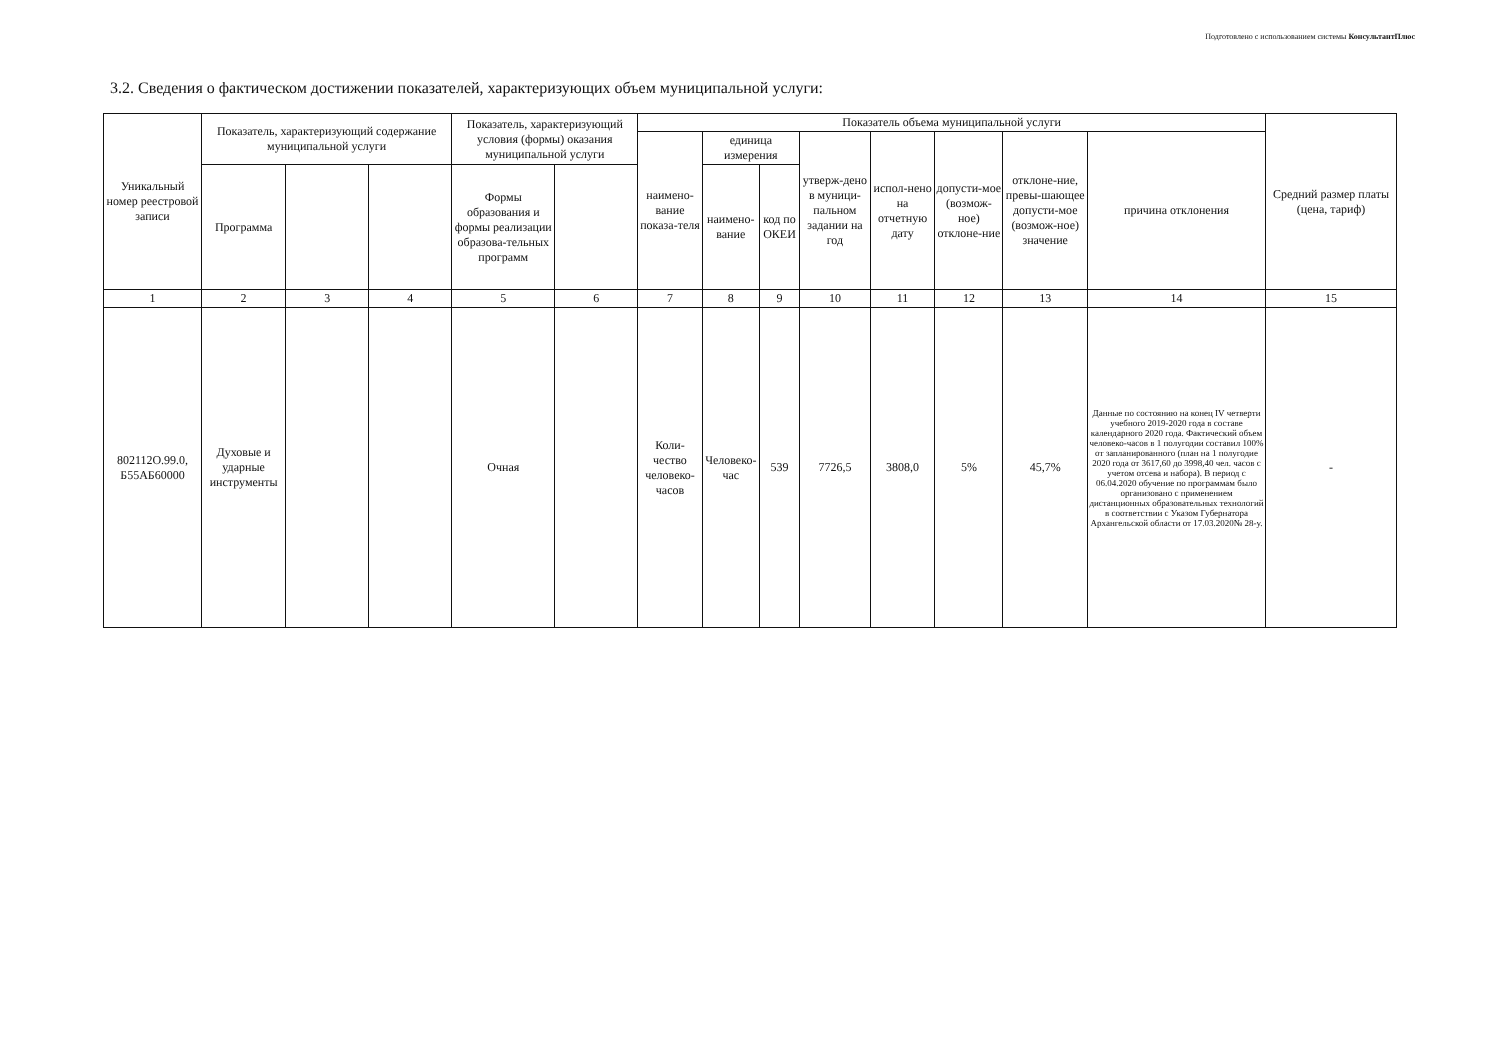Подготовлено с использованием системы КонсультантПлюс
3.2. Сведения о фактическом достижении показателей, характеризующих объем муниципальной услуги:
| Уникальный номер реестровой записи | Показатель, характеризующий содержание муниципальной услуги | | | Показатель, характеризующий условия (формы) оказания муниципальной услуги | | Показатель объема муниципальной услуги | | | | | | | | Средний размер платы (цена, тариф) |
| --- | --- | --- | --- | --- | --- | --- | --- | --- | --- | --- | --- | --- | --- | --- |
| | | | | | | наимено-вание показа-теля | единица измерения | | утверж-дено в муници-пальном задании на год | испол-нено на отчетную дату | допусти-мое (возмож-ное) отклоне-ние | отклоне-ние, превы-шающее допусти-мое (возмож-ное) значение | причина отклонения | |
| | Программа | | | Формы образования и формы реализации образова-тельных программ | | | наимено-вание | код по ОКЕИ | | | | | | |
| 1 | 2 | 3 | 4 | 5 | 6 | 7 | 8 | 9 | 10 | 11 | 12 | 13 | 14 | 15 |
| 802112О.99.0, Б55АБ60000 | Духовые и ударные инструменты | | | Очная | | Коли-чество человеко-часов | Человеко-час | 539 | 7726,5 | 3808,0 | 5% | 45,7% | Данные по состоянию на конец IV четверти учебного 2019-2020 года в составе календарного 2020 года. Фактический объем человеко-часов в 1 полугодии составил 100% от запланированного (план на 1 полугодие 2020 года от 3617,60 до 3998,40 чел. часов с учетом отсева и набора). В период с 06.04.2020 обучение по программам было организовано с применением дистанционных образовательных технологий в соответствии с Указом Губернатора Архангельской области от 17.03.2020№ 28-у. | - |